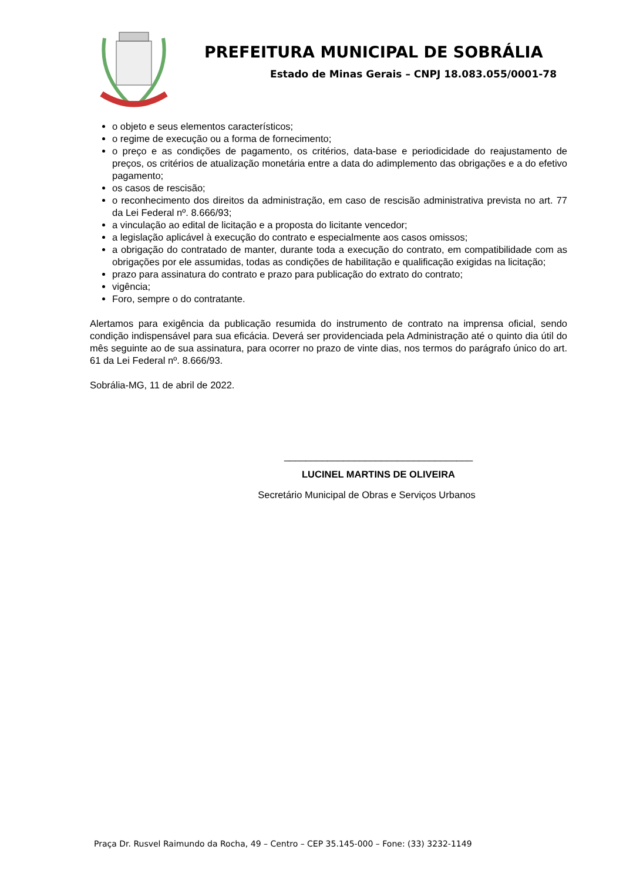PREFEITURA MUNICIPAL DE SOBRÁLIA
Estado de Minas Gerais – CNPJ 18.083.055/0001-78
o objeto e seus elementos característicos;
o regime de execução ou a forma de fornecimento;
o preço e as condições de pagamento, os critérios, data-base e periodicidade do reajustamento de preços, os critérios de atualização monetária entre a data do adimplemento das obrigações e a do efetivo pagamento;
os casos de rescisão;
o reconhecimento dos direitos da administração, em caso de rescisão administrativa prevista no art. 77 da Lei Federal nº. 8.666/93;
a vinculação ao edital de licitação e a proposta do licitante vencedor;
a legislação aplicável à execução do contrato e especialmente aos casos omissos;
a obrigação do contratado de manter, durante toda a execução do contrato, em compatibilidade com as obrigações por ele assumidas, todas as condições de habilitação e qualificação exigidas na licitação;
prazo para assinatura do contrato e prazo para publicação do extrato do contrato;
vigência;
Foro, sempre o do contratante.
Alertamos para exigência da publicação resumida do instrumento de contrato na imprensa oficial, sendo condição indispensável para sua eficácia. Deverá ser providenciada pela Administração até o quinto dia útil do mês seguinte ao de sua assinatura, para ocorrer no prazo de vinte dias, nos termos do parágrafo único do art. 61 da Lei Federal nº. 8.666/93.
Sobrália-MG, 11 de abril de 2022.
___________________________________
LUCINEL MARTINS DE OLIVEIRA
Secretário Municipal de Obras e Serviços Urbanos
Praça Dr. Rusvel Raimundo da Rocha, 49 – Centro – CEP 35.145-000 – Fone: (33) 3232-1149